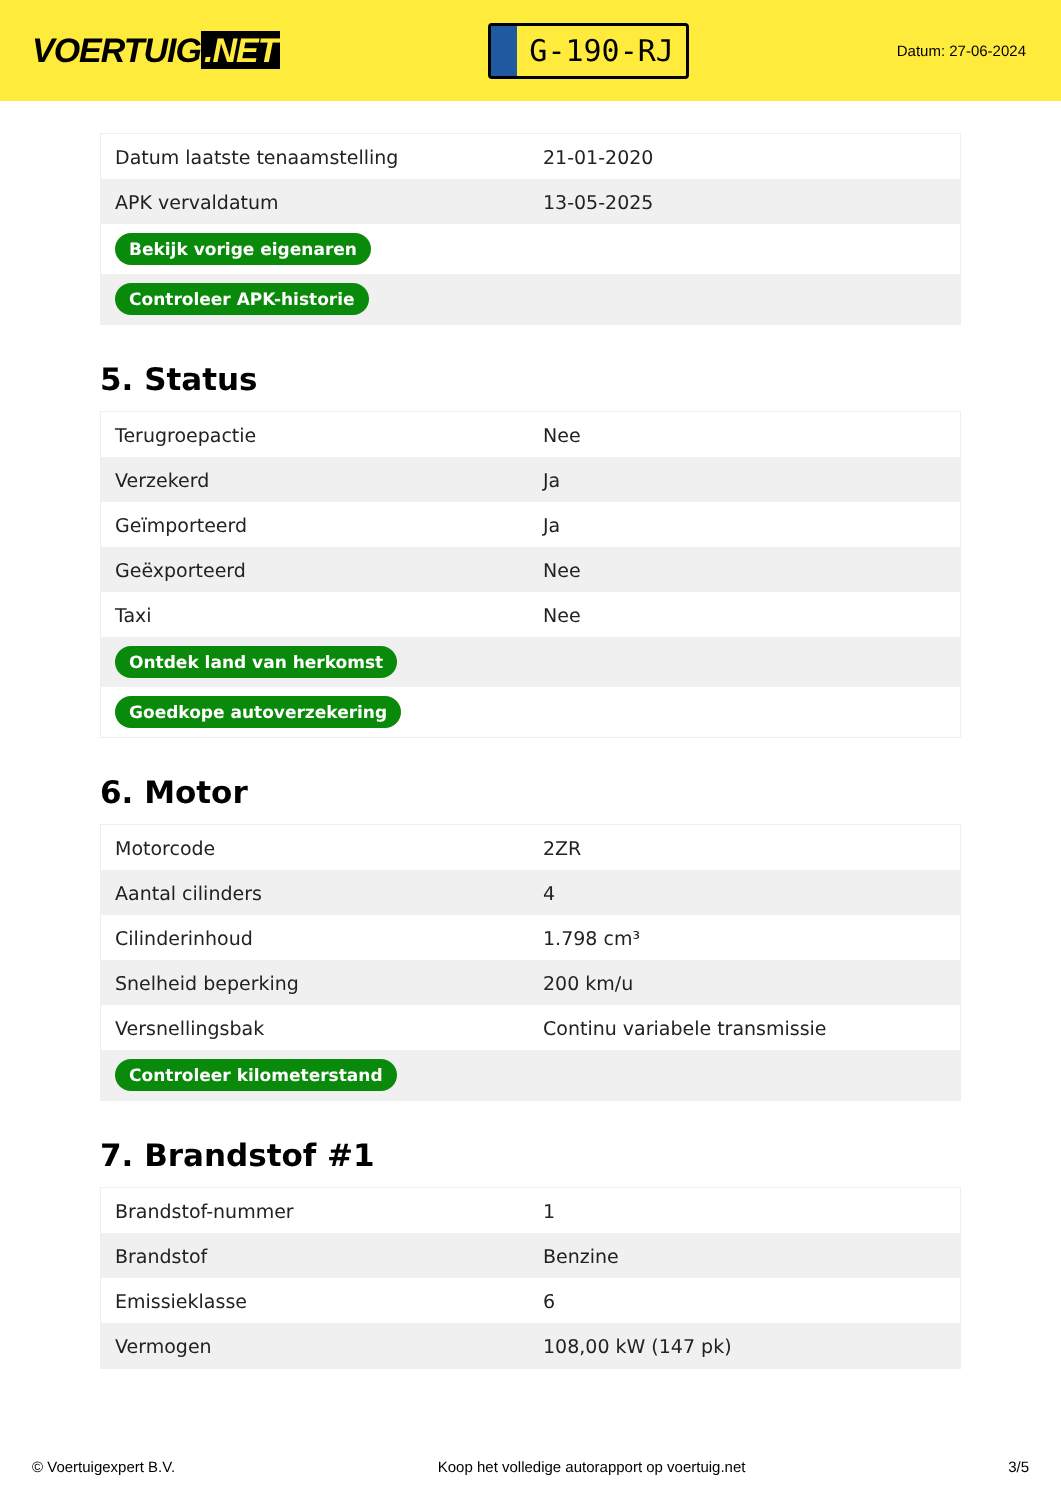VOERTUIG.NET
G-190-RJ
Datum: 27-06-2024
| Datum laatste tenaamstelling | 21-01-2020 |
| APK vervaldatum | 13-05-2025 |
| Bekijk vorige eigenaren | |
| Controleer APK-historie | |
5. Status
| Terugroepactie | Nee |
| Verzekerd | Ja |
| Geïmporteerd | Ja |
| Geëxporteerd | Nee |
| Taxi | Nee |
| Ontdek land van herkomst | |
| Goedkope autoverzekering | |
6. Motor
| Motorcode | 2ZR |
| Aantal cilinders | 4 |
| Cilinderinhoud | 1.798 cm³ |
| Snelheid beperking | 200 km/u |
| Versnellingsbak | Continu variabele transmissie |
| Controleer kilometerstand | |
7. Brandstof #1
| Brandstof-nummer | 1 |
| Brandstof | Benzine |
| Emissieklasse | 6 |
| Vermogen | 108,00 kW (147 pk) |
© Voertuigexpert B.V. Koop het volledige autorapport op voertuig.net 3/5